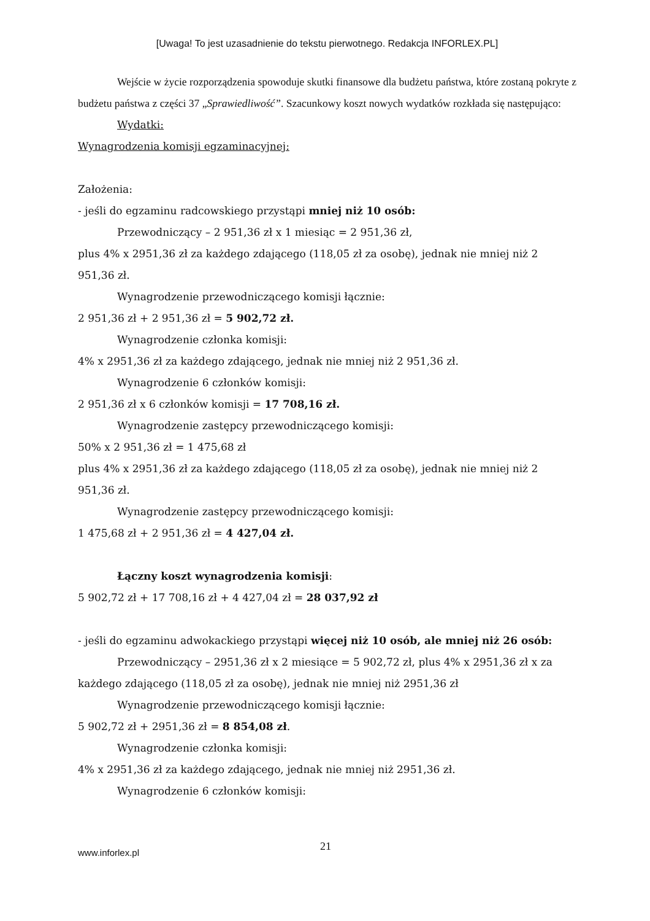[Uwaga! To jest uzasadnienie do tekstu pierwotnego. Redakcja INFORLEX.PL]
Wejście w życie rozporządzenia spowoduje skutki finansowe dla budżetu państwa, które zostaną pokryte z budżetu państwa z części 37 „Sprawiedliwość”. Szacunkowy koszt nowych wydatków rozkłada się następująco:
Wydatki:
Wynagrodzenia komisji egzaminacyjnej:
Założenia:
- jeśli do egzaminu radcowskiego przystąpi mniej niż 10 osób:
Przewodniczący – 2 951,36 zł x 1 miesiąc = 2 951,36 zł,
plus 4% x 2951,36 zł za każdego zdającego (118,05 zł za osobę), jednak nie mniej niż 2 951,36 zł.
Wynagrodzenie przewodniczącego komisji łącznie:
2 951,36 zł + 2 951,36 zł = 5 902,72 zł.
Wynagrodzenie członka komisji:
4% x 2951,36 zł za każdego zdającego, jednak nie mniej niż 2 951,36 zł.
Wynagrodzenie 6 członków komisji:
2 951,36 zł x 6 członków komisji = 17 708,16 zł.
Wynagrodzenie zastępcy przewodniczącego komisji:
50% x 2 951,36 zł = 1 475,68 zł
plus 4% x 2951,36 zł za każdego zdającego (118,05 zł za osobę), jednak nie mniej niż 2 951,36 zł.
Wynagrodzenie zastępcy przewodniczącego komisji:
1 475,68 zł + 2 951,36 zł = 4 427,04 zł.
Łączny koszt wynagrodzenia komisji:
5 902,72 zł + 17 708,16 zł + 4 427,04 zł = 28 037,92 zł
- jeśli do egzaminu adwokackiego przystąpi więcej niż 10 osób, ale mniej niż 26 osób:
Przewodniczący – 2951,36 zł x 2 miesiące = 5 902,72 zł, plus 4% x 2951,36 zł x za każdego zdającego (118,05 zł za osobę), jednak nie mniej niż 2951,36 zł
Wynagrodzenie przewodniczącego komisji łącznie:
5 902,72 zł + 2951,36 zł = 8 854,08 zł.
Wynagrodzenie członka komisji:
4% x 2951,36 zł za każdego zdającego, jednak nie mniej niż 2951,36 zł.
Wynagrodzenie 6 członków komisji:
www.inforlex.pl
21